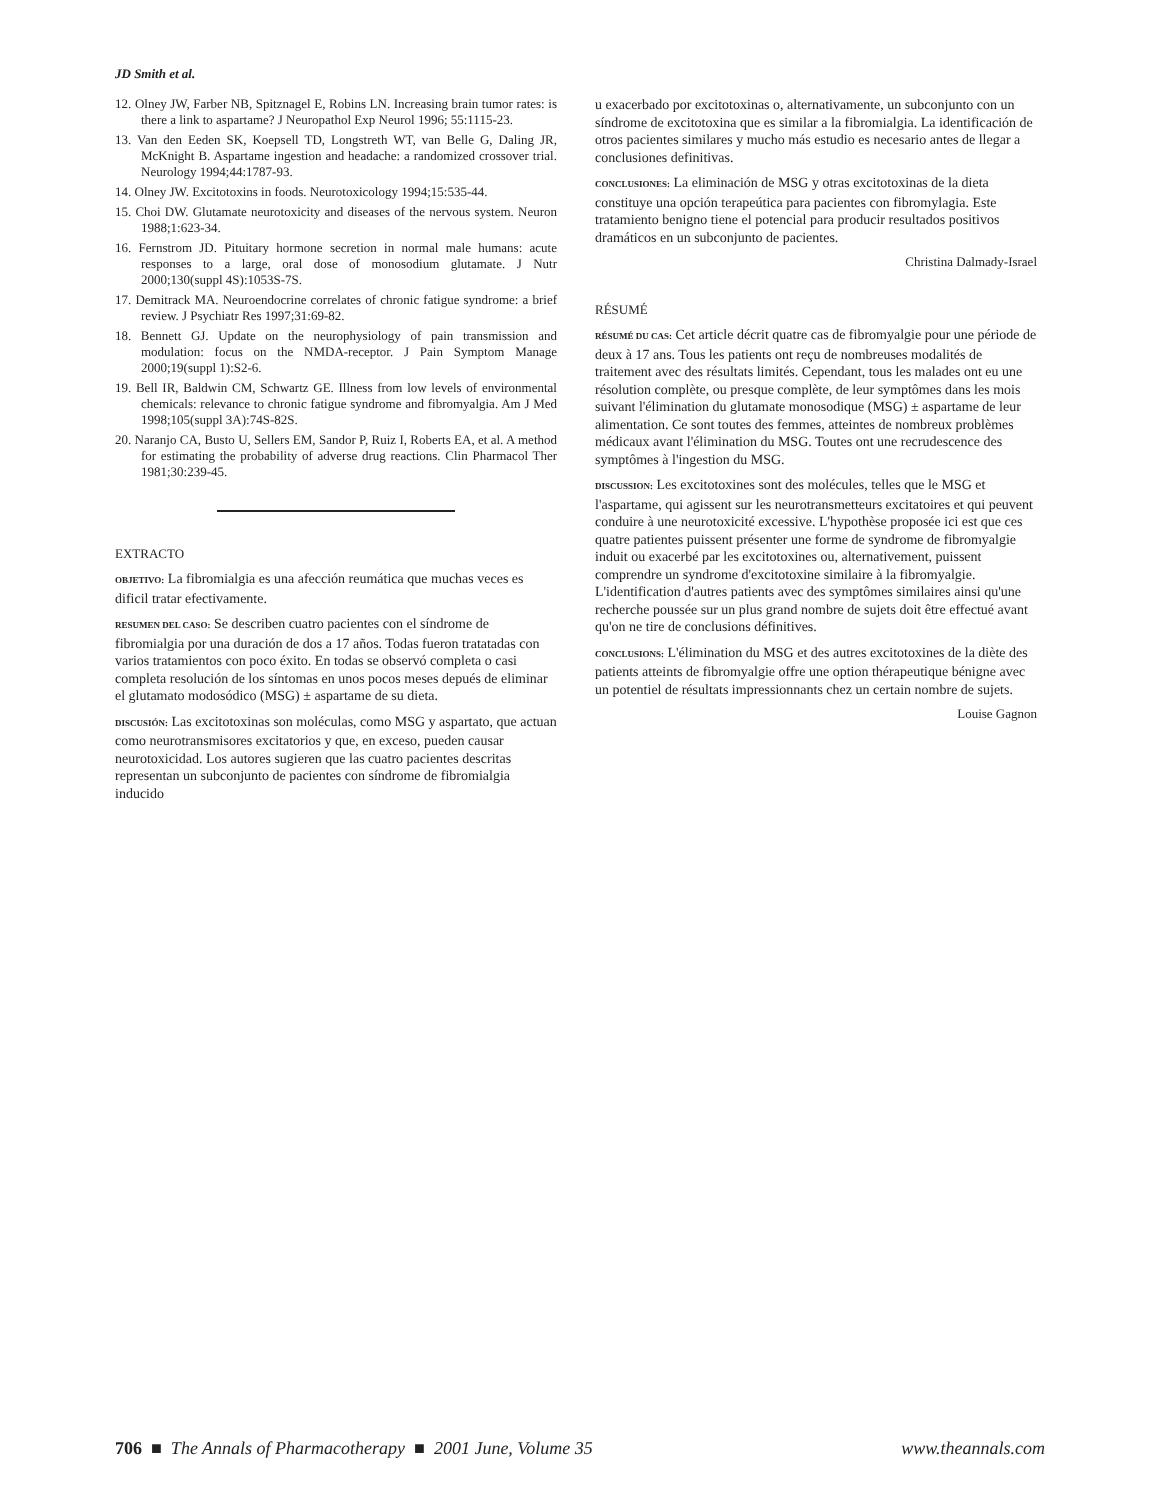JD Smith et al.
12. Olney JW, Farber NB, Spitznagel E, Robins LN. Increasing brain tumor rates: is there a link to aspartame? J Neuropathol Exp Neurol 1996; 55:1115-23.
13. Van den Eeden SK, Koepsell TD, Longstreth WT, van Belle G, Daling JR, McKnight B. Aspartame ingestion and headache: a randomized crossover trial. Neurology 1994;44:1787-93.
14. Olney JW. Excitotoxins in foods. Neurotoxicology 1994;15:535-44.
15. Choi DW. Glutamate neurotoxicity and diseases of the nervous system. Neuron 1988;1:623-34.
16. Fernstrom JD. Pituitary hormone secretion in normal male humans: acute responses to a large, oral dose of monosodium glutamate. J Nutr 2000;130(suppl 4S):1053S-7S.
17. Demitrack MA. Neuroendocrine correlates of chronic fatigue syndrome: a brief review. J Psychiatr Res 1997;31:69-82.
18. Bennett GJ. Update on the neurophysiology of pain transmission and modulation: focus on the NMDA-receptor. J Pain Symptom Manage 2000;19(suppl 1):S2-6.
19. Bell IR, Baldwin CM, Schwartz GE. Illness from low levels of environmental chemicals: relevance to chronic fatigue syndrome and fibromyalgia. Am J Med 1998;105(suppl 3A):74S-82S.
20. Naranjo CA, Busto U, Sellers EM, Sandor P, Ruiz I, Roberts EA, et al. A method for estimating the probability of adverse drug reactions. Clin Pharmacol Ther 1981;30:239-45.
EXTRACTO
OBJETIVO: La fibromialgia es una afección reumática que muchas veces es dificil tratar efectivamente.
RESUMEN DEL CASO: Se describen cuatro pacientes con el síndrome de fibromialgia por una duración de dos a 17 años. Todas fueron tratatadas con varios tratamientos con poco éxito. En todas se observó completa o casi completa resolución de los síntomas en unos pocos meses depués de eliminar el glutamato modosódico (MSG) ± aspartame de su dieta.
DISCUSIÓN: Las excitotoxinas son moléculas, como MSG y aspartato, que actuan como neurotransmisores excitatorios y que, en exceso, pueden causar neurotoxicidad. Los autores sugieren que las cuatro pacientes descritas representan un subconjunto de pacientes con síndrome de fibromialgia inducido
u exacerbado por excitotoxinas o, alternativamente, un subconjunto con un síndrome de excitotoxina que es similar a la fibromialgia. La identificación de otros pacientes similares y mucho más estudio es necesario antes de llegar a conclusiones definitivas.
CONCLUSIONES: La eliminación de MSG y otras excitotoxinas de la dieta constituye una opción terapeútica para pacientes con fibromylagia. Este tratamiento benigno tiene el potencial para producir resultados positivos dramáticos en un subconjunto de pacientes.
Christina Dalmady-Israel
RÉSUMÉ
RÉSUMÉ DU CAS: Cet article décrit quatre cas de fibromyalgie pour une période de deux à 17 ans. Tous les patients ont reçu de nombreuses modalités de traitement avec des résultats limités. Cependant, tous les malades ont eu une résolution complète, ou presque complète, de leur symptômes dans les mois suivant l'élimination du glutamate monosodique (MSG) ± aspartame de leur alimentation. Ce sont toutes des femmes, atteintes de nombreux problèmes médicaux avant l'élimination du MSG. Toutes ont une recrudescence des symptômes à l'ingestion du MSG.
DISCUSSION: Les excitotoxines sont des molécules, telles que le MSG et l'aspartame, qui agissent sur les neurotransmetteurs excitatoires et qui peuvent conduire à une neurotoxicité excessive. L'hypothèse proposée ici est que ces quatre patientes puissent présenter une forme de syndrome de fibromyalgie induit ou exacerbé par les excitotoxines ou, alternativement, puissent comprendre un syndrome d'excitotoxine similaire à la fibromyalgie. L'identification d'autres patients avec des symptômes similaires ainsi qu'une recherche poussée sur un plus grand nombre de sujets doit être effectué avant qu'on ne tire de conclusions définitives.
CONCLUSIONS: L'élimination du MSG et des autres excitotoxines de la diète des patients atteints de fibromyalgie offre une option thérapeutique bénigne avec un potentiel de résultats impressionnants chez un certain nombre de sujets.
Louise Gagnon
706 ■ The Annals of Pharmacotherapy ■ 2001 June, Volume 35 www.theannals.com